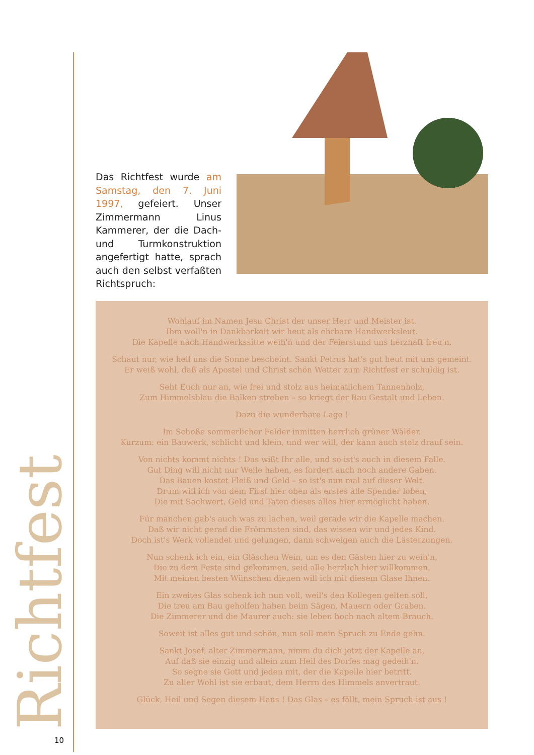Richtfest
10
Das Richtfest wurde am Samstag, den 7. Juni 1997, gefeiert. Unser Zimmermann Linus Kammerer, der die Dach- und Turmkonstruktion angefertigt hatte, sprach auch den selbst verfaßten Richtspruch:
Wohlauf im Namen Jesu Christ der unser Herr und Meister ist.
Ihm woll'n in Dankbarkeit wir heut als ehrbare Handwerksleut.
Die Kapelle nach Handwerkssitte weih'n und der Feierstund uns herzhaft freu'n.
Schaut nur, wie hell uns die Sonne bescheint. Sankt Petrus hat's gut heut mit uns gemeint.
Er weiß wohl, daß als Apostel und Christ schön Wetter zum Richtfest er schuldig ist.
Seht Euch nur an, wie frei und stolz aus heimatlichem Tannenholz,
Zum Himmelsblau die Balken streben – so kriegt der Bau Gestalt und Leben.
Dazu die wunderbare Lage !
Im Schoße sommerlicher Felder inmitten herrlich grüner Wälder.
Kurzum: ein Bauwerk, schlicht und klein, und wer will, der kann auch stolz drauf sein.
Von nichts kommt nichts ! Das wißt Ihr alle, und so ist's auch in diesem Falle.
Gut Ding will nicht nur Weile haben, es fordert auch noch andere Gaben.
Das Bauen kostet Fleiß und Geld – so ist's nun mal auf dieser Welt.
Drum will ich von dem First hier oben als erstes alle Spender loben,
Die mit Sachwert, Geld und Taten dieses alles hier ermöglicht haben.
Für manchen gab's auch was zu lachen, weil gerade wir die Kapelle machen.
Daß wir nicht gerad die Frömmsten sind, das wissen wir und jedes Kind.
Doch ist's Werk vollendet und gelungen, dann schweigen auch die Lästerzungen.
Nun schenk ich ein, ein Gläschen Wein, um es den Gästen hier zu weih'n,
Die zu dem Feste sind gekommen, seid alle herzlich hier willkommen.
Mit meinen besten Wünschen dienen will ich mit diesem Glase Ihnen.
Ein zweites Glas schenk ich nun voll, weil's den Kollegen gelten soll,
Die treu am Bau geholfen haben beim Sägen, Mauern oder Graben.
Die Zimmerer und die Maurer auch: sie leben hoch nach altem Brauch.
Soweit ist alles gut und schön, nun soll mein Spruch zu Ende gehn.
Sankt Josef, alter Zimmermann, nimm du dich jetzt der Kapelle an,
Auf daß sie einzig und allein zum Heil des Dorfes mag gedeih'n.
So segne sie Gott und jeden mit, der die Kapelle hier betritt.
Zu aller Wohl ist sie erbaut, dem Herrn des Himmels anvertraut.
Glück, Heil und Segen diesem Haus ! Das Glas – es fällt, mein Spruch ist aus !